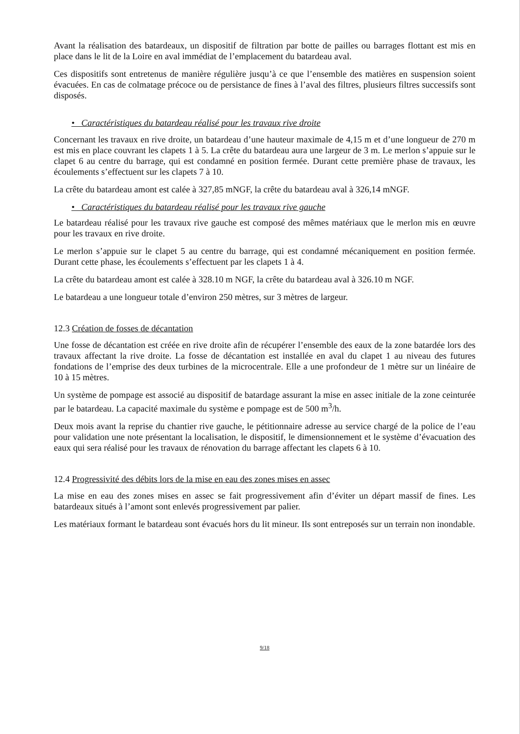Avant la réalisation des batardeaux, un dispositif de filtration par botte de pailles ou barrages flottant est mis en place dans le lit de la Loire en aval immédiat de l’emplacement du batardeau aval.
Ces dispositifs sont entretenus de manière régulière jusqu’à ce que l’ensemble des matières en suspension soient évacuées. En cas de colmatage précoce ou de persistance de fines à l’aval des filtres, plusieurs filtres successifs sont disposés.
• Caractéristiques du batardeau réalisé pour les travaux rive droite
Concernant les travaux en rive droite, un batardeau d’une hauteur maximale de 4,15 m et d’une longueur de 270 m est mis en place couvrant les clapets 1 à 5. La crête du batardeau aura une largeur de 3 m. Le merlon s’appuie sur le clapet 6 au centre du barrage, qui est condamné en position fermée. Durant cette première phase de travaux, les écoulements s’effectuent sur les clapets 7 à 10.
La crête du batardeau amont est calée à 327,85 mNGF, la crête du batardeau aval à 326,14 mNGF.
• Caractéristiques du batardeau réalisé pour les travaux rive gauche
Le batardeau réalisé pour les travaux rive gauche est composé des mêmes matériaux que le merlon mis en œuvre pour les travaux en rive droite.
Le merlon s’appuie sur le clapet 5 au centre du barrage, qui est condamné mécaniquement en position fermée. Durant cette phase, les écoulements s’effectuent par les clapets 1 à 4.
La crête du batardeau amont est calée à 328.10 m NGF, la crête du batardeau aval à 326.10 m NGF.
Le batardeau a une longueur totale d’environ 250 mètres, sur 3 mètres de largeur.
12.3 Création de fosses de décantation
Une fosse de décantation est créée en rive droite afin de récupérer l’ensemble des eaux de la zone batardée lors des travaux affectant la rive droite. La fosse de décantation est installée en aval du clapet 1 au niveau des futures fondations de l’emprise des deux turbines de la microcentrale. Elle a une profondeur de 1 mètre sur un linéaire de 10 à 15 mètres.
Un système de pompage est associé au dispositif de batardage assurant la mise en assec initiale de la zone ceinturée par le batardeau. La capacité maximale du système e pompage est de 500 m<sup>3</sup>/h.
Deux mois avant la reprise du chantier rive gauche, le pétitionnaire adresse au service chargé de la police de l’eau pour validation une note présentant la localisation, le dispositif, le dimensionnement et le système d’évacuation des eaux qui sera réalisé pour les travaux de rénovation du barrage affectant les clapets 6 à 10.
12.4 Progressivité des débits lors de la mise en eau des zones mises en assec
La mise en eau des zones mises en assec se fait progressivement afin d’éviter un départ massif de fines. Les batardeaux situés à l’amont sont enlevés progressivement par palier.
Les matériaux formant le batardeau sont évacués hors du lit mineur. Ils sont entreposés sur un terrain non inondable.
9/18